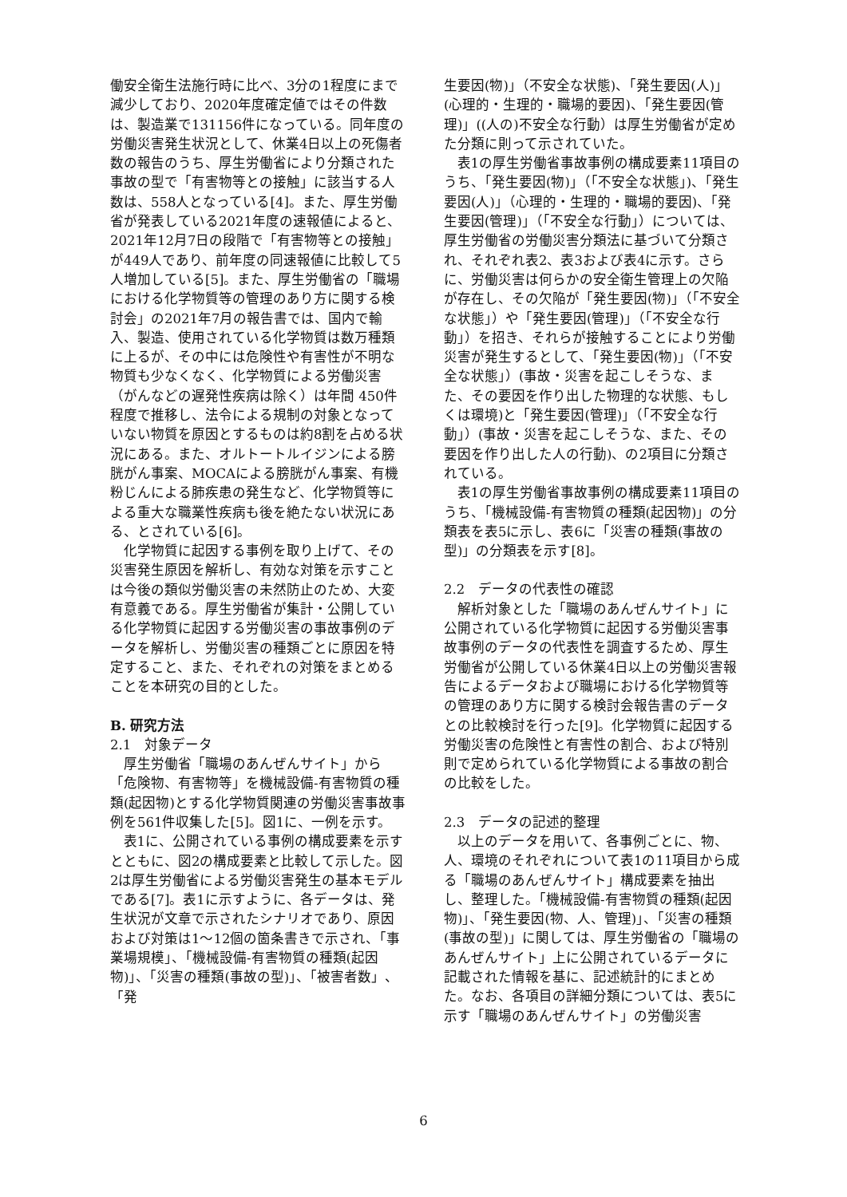働安全衛生法施行時に比べ、3分の1程度にまで減少しており、2020年度確定値ではその件数は、製造業で131156件になっている。同年度の労働災害発生状況として、休業4日以上の死傷者数の報告のうち、厚生労働省により分類された事故の型で「有害物等との接触」に該当する人数は、558人となっている[4]。また、厚生労働省が発表している2021年度の速報値によると、2021年12月7日の段階で「有害物等との接触」が449人であり、前年度の同速報値に比較して5人増加している[5]。また、厚生労働省の「職場における化学物質等の管理のあり方に関する検討会」の2021年7月の報告書では、国内で輸入、製造、使用されている化学物質は数万種類に上るが、その中には危険性や有害性が不明な物質も少なくなく、化学物質による労働災害（がんなどの遅発性疾病は除く）は年間 450件程度で推移し、法令による規制の対象となっていない物質を原因とするものは約8割を占める状況にある。また、オルトートルイジンによる膀胱がん事案、MOCAによる膀胱がん事案、有機粉じんによる肺疾患の発生など、化学物質等による重大な職業性疾病も後を絶たない状況にある、とされている[6]。
化学物質に起因する事例を取り上げて、その災害発生原因を解析し、有効な対策を示すことは今後の類似労働災害の未然防止のため、大変有意義である。厚生労働省が集計・公開している化学物質に起因する労働災害の事故事例のデータを解析し、労働災害の種類ごとに原因を特定すること、また、それぞれの対策をまとめることを本研究の目的とした。
B. 研究方法
2.1　対象データ
厚生労働省「職場のあんぜんサイト」から「危険物、有害物等」を機械設備-有害物質の種類(起因物)とする化学物質関連の労働災害事故事例を561件収集した[5]。図1に、一例を示す。
表1に、公開されている事例の構成要素を示すとともに、図2の構成要素と比較して示した。図2は厚生労働省による労働災害発生の基本モデルである[7]。表1に示すように、各データは、発生状況が文章で示されたシナリオであり、原因および対策は1～12個の箇条書きで示され、「事業場規模」、「機械設備-有害物質の種類(起因物)」、「災害の種類(事故の型)」、「被害者数」、「発
生要因(物)」（不安全な状態)、「発生要因(人)」　(心理的・生理的・職場的要因)、「発生要因(管理)」((人の)不安全な行動）は厚生労働省が定めた分類に則って示されていた。
表1の厚生労働省事故事例の構成要素11項目のうち、「発生要因(物)」（「不安全な状態」)、「発生要因(人)」（心理的・生理的・職場的要因)、「発生要因(管理)」（「不安全な行動」）については、厚生労働省の労働災害分類法に基づいて分類され、それぞれ表2、表3および表4に示す。さらに、労働災害は何らかの安全衛生管理上の欠陥が存在し、その欠陥が「発生要因(物)」（「不安全な状態」）や「発生要因(管理)」（「不安全な行動」）を招き、それらが接触することにより労働災害が発生するとして、「発生要因(物)」（「不安全な状態」）(事故・災害を起こしそうな、また、その要因を作り出した物理的な状態、もしくは環境)と「発生要因(管理)」（「不安全な行動」）(事故・災害を起こしそうな、また、その要因を作り出した人の行動)、の2項目に分類されている。
表1の厚生労働省事故事例の構成要素11項目のうち、「機械設備-有害物質の種類(起因物)」の分類表を表5に示し、表6に「災害の種類(事故の型)」の分類表を示す[8]。
2.2　データの代表性の確認
解析対象とした「職場のあんぜんサイト」に公開されている化学物質に起因する労働災害事故事例のデータの代表性を調査するため、厚生労働省が公開している休業4日以上の労働災害報告によるデータおよび職場における化学物質等の管理のあり方に関する検討会報告書のデータとの比較検討を行った[9]。化学物質に起因する労働災害の危険性と有害性の割合、および特別則で定められている化学物質による事故の割合の比較をした。
2.3　データの記述的整理
以上のデータを用いて、各事例ごとに、物、人、環境のそれぞれについて表1の11項目から成る「職場のあんぜんサイト」構成要素を抽出し、整理した。「機械設備-有害物質の種類(起因物)」、「発生要因(物、人、管理)」、「災害の種類(事故の型)」に関しては、厚生労働省の「職場のあんぜんサイト」上に公開されているデータに記載された情報を基に、記述統計的にまとめた。なお、各項目の詳細分類については、表5に示す「職場のあんぜんサイト」の労働災害
6